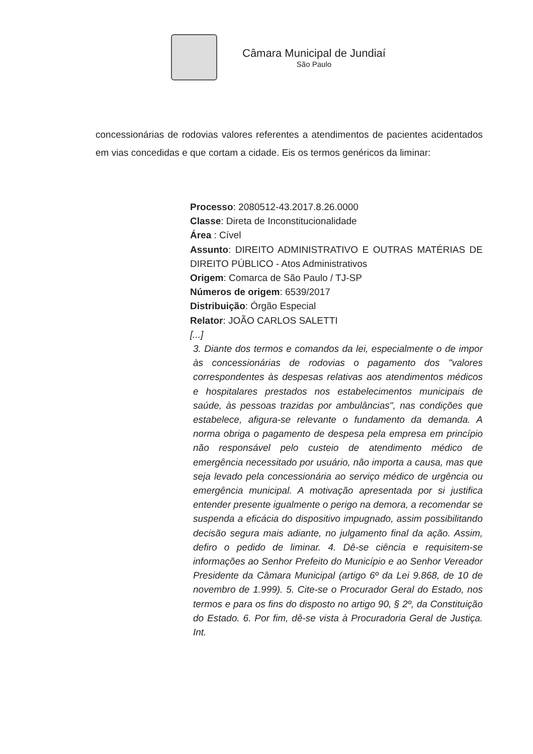Câmara Municipal de Jundiaí
São Paulo
concessionárias de rodovias valores referentes a atendimentos de pacientes acidentados em vias concedidas e que cortam a cidade. Eis os termos genéricos da liminar:
Processo: 2080512-43.2017.8.26.0000
Classe: Direta de Inconstitucionalidade
Área : Cível
Assunto: DIREITO ADMINISTRATIVO E OUTRAS MATÉRIAS DE DIREITO PÚBLICO - Atos Administrativos
Origem: Comarca de São Paulo / TJ-SP
Números de origem: 6539/2017
Distribuição: Órgão Especial
Relator: JOÃO CARLOS SALETTI
[...]
3. Diante dos termos e comandos da lei, especialmente o de impor às concessionárias de rodovias o pagamento dos "valores correspondentes às despesas relativas aos atendimentos médicos e hospitalares prestados nos estabelecimentos municipais de saúde, às pessoas trazidas por ambulâncias", nas condições que estabelece, afigura-se relevante o fundamento da demanda. A norma obriga o pagamento de despesa pela empresa em princípio não responsável pelo custeio de atendimento médico de emergência necessitado por usuário, não importa a causa, mas que seja levado pela concessionária ao serviço médico de urgência ou emergência municipal. A motivação apresentada por si justifica entender presente igualmente o perigo na demora, a recomendar se suspenda a eficácia do dispositivo impugnado, assim possibilitando decisão segura mais adiante, no julgamento final da ação. Assim, defiro o pedido de liminar. 4. Dê-se ciência e requisitem-se informações ao Senhor Prefeito do Município e ao Senhor Vereador Presidente da Câmara Municipal (artigo 6º da Lei 9.868, de 10 de novembro de 1.999). 5. Cite-se o Procurador Geral do Estado, nos termos e para os fins do disposto no artigo 90, § 2º, da Constituição do Estado. 6. Por fim, dê-se vista à Procuradoria Geral de Justiça. Int.